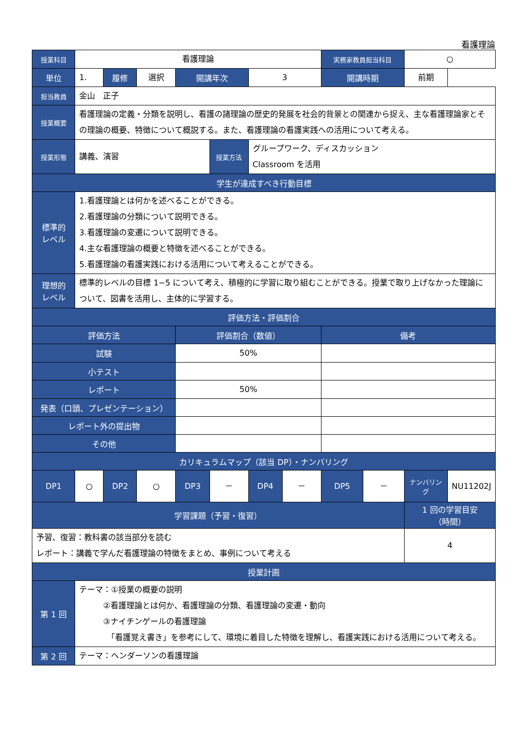看護理論
| 授業科目 | 看護理論 | | | | | | | 実務家教員担当科目 | | ○ | |
| 単位 | 1. | 履修 | 選択 | 開講年次 | | 3 | | 開講時期 | | 前期 | |
| 担当教員 | 金山 正子 | | | | | | | | | | |
| 授業概要 | 看護理論の定義・分類を説明し、看護の諸理論の歴史的発展を社会的背景との関連から捉え、主な看護理論家とその理論の概要、特徴について概説する。また、看護理論の看護実践への活用について考える。 | | | | | | | | | | |
| 授業形態 | 講義、演習 | | | | 授業方法 | グループワーク、ディスカッション Classroom を活用 | | | | | |
| 学生が達成すべき行動目標 | | | | | | | | | | | |
| 標準的 レベル | 1.看護理論とは何かを述べることができる。 2.看護理論の分類について説明できる。 3.看護理論の変遷について説明できる。 4.主な看護理論の概要と特徴を述べることができる。 5.看護理論の看護実践における活用について考えることができる。 | | | | | | | | | | |
| 理想的 レベル | 標準的レベルの目標 1−5 について考え、積極的に学習に取り組むことができる。授業で取り上げなかった理論について、図書を活用し、主体的に学習する。 | | | | | | | | | | |
| 評価方法・評価割合 | | | | | | | | | | | |
| 評価方法 | | | | 評価割合（数値） | | | | 備考 | | | |
| 試験 | | | | 50% | | | | | | | |
| 小テスト | | | | | | | | | | | |
| レポート | | | | 50% | | | | | | | |
| 発表（口頭、プレゼンテーション） | | | | | | | | | | | |
| レポート外の提出物 | | | | | | | | | | | |
| その他 | | | | | | | | | | | |
| カリキュラムマップ（該当 DP）・ナンバリング | | | | | | | | | | | |
| DP1 | ○ | DP2 | ○ | DP3 | － | DP4 | － | DP5 | － | ナンバリング | NU11202J |
| 学習課題（予習・復習） | | | | | | | | | | 1 回の学習目安 （時間） | |
| 予習、復習：教科書の該当部分を読む レポート：講義で学んだ看護理論の特徴をまとめ、事例について考える | | | | | | | | | | 4 | |
| 授業計画 | | | | | | | | | | | |
| 第 1 回 | テーマ：①授業の概要の説明 ②看護理論とは何か、看護理論の分類、看護理論の変遷・動向 ③ナイチンゲールの看護理論 「看護覚え書き」を参考にして、環境に着目した特徴を理解し、看護実践における活用について考える。 | | | | | | | | | | |
| 第 2 回 | テーマ：ヘンダーソンの看護理論 | | | | | | | | | | |